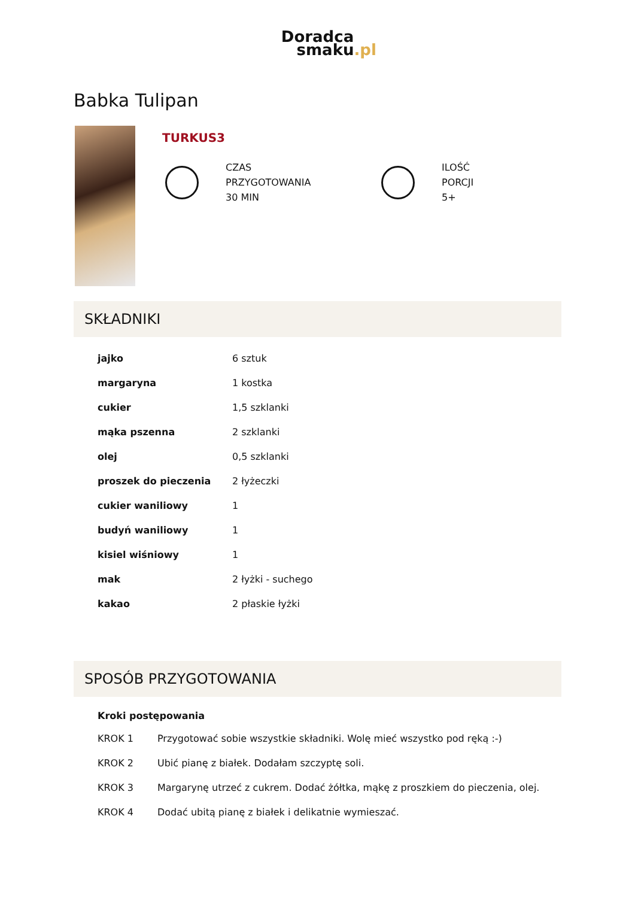Doradca
smaku.pl
Babka Tulipan
TURKUS3
CZAS
PRZYGOTOWANIA
30 MIN
ILOŚĆ
PORCJI
5+
SKŁADNIKI
| jajko | 6 sztuk |
| margaryna | 1 kostka |
| cukier | 1,5 szklanki |
| mąka pszenna | 2 szklanki |
| olej | 0,5 szklanki |
| proszek do pieczenia | 2 łyżeczki |
| cukier waniliowy | 1 |
| budyń waniliowy | 1 |
| kisiel wiśniowy | 1 |
| mak | 2 łyżki - suchego |
| kakao | 2 płaskie łyżki |
SPOSÓB PRZYGOTOWANIA
Kroki postępowania
| KROK 1 | Przygotować sobie wszystkie składniki. Wolę mieć wszystko pod ręką :-) |
| KROK 2 | Ubić pianę z białek. Dodałam szczyptę soli. |
| KROK 3 | Margarynę utrzeć z cukrem. Dodać żółtka, mąkę z proszkiem do pieczenia, olej. |
| KROK 4 | Dodać ubitą pianę z białek i delikatnie wymieszać. |